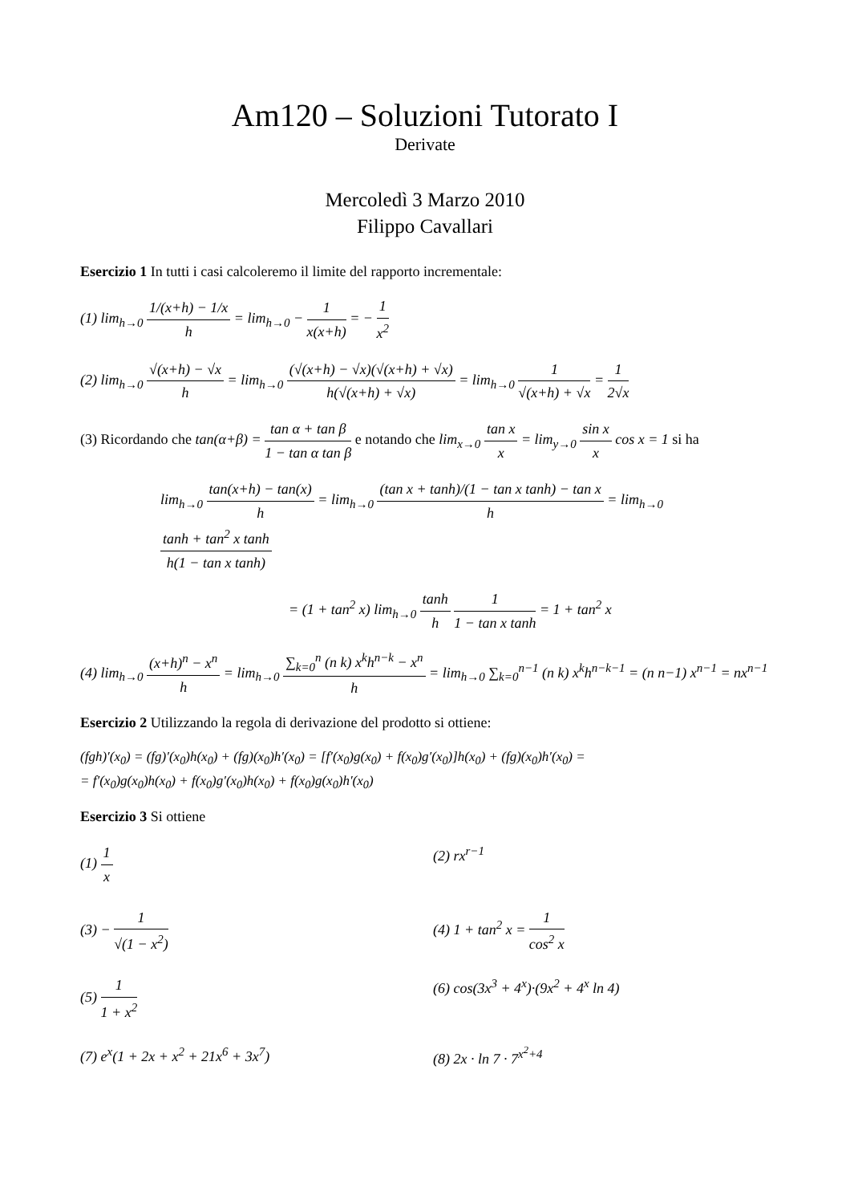Am120 – Soluzioni Tutorato I
Derivate
Mercoledì 3 Marzo 2010
Filippo Cavallari
Esercizio 1 In tutti i casi calcoleremo il limite del rapporto incrementale:
(1) lim<sub>h→0</sub> 1/(x+h) − 1/x h = lim<sub>h→0</sub> − 1 x(x+h) = − 1 x<sup>2</sup>
(2) lim<sub>h→0</sub> √(x+h) − √x h = lim<sub>h→0</sub> (√(x+h) − √x)(√(x+h) + √x) h(√(x+h) + √x) = lim<sub>h→0</sub> 1 √(x+h) + √x = 1 2√x
(3) Ricordando che tan(α+β) = tan α + tan β 1 − tan α tan β e notando che lim<sub>x→0</sub> tan x x = lim<sub>y→0</sub> sin x x cos x = 1 si ha
lim<sub>h→0</sub> tan(x+h) − tan(x) h = lim<sub>h→0</sub> (tan x + tanh)/(1 − tan x tanh) − tan x h = lim<sub>h→0</sub> tanh + tan<sup>2</sup> x tanh h(1 − tan x tanh)
= (1 + tan<sup>2</sup> x) lim<sub>h→0</sub> tanh h 1 1 − tan x tanh = 1 + tan<sup>2</sup> x
(4) lim<sub>h→0</sub> (x+h)<sup>n</sup> − x<sup>n</sup> h = lim<sub>h→0</sub> ∑<sub>k=0</sub><sup>n</sup> (n k) x<sup>k</sup>h<sup>n−k</sup> − x<sup>n</sup> h = lim<sub>h→0</sub> ∑<sub>k=0</sub><sup>n−1</sup> (n k) x<sup>k</sup>h<sup>n−k−1</sup> = (n n−1) x<sup>n−1</sup> = nx<sup>n−1</sup>
Esercizio 2 Utilizzando la regola di derivazione del prodotto si ottiene:
(fgh)′(x<sub>0</sub>) = (fg)′(x<sub>0</sub>)h(x<sub>0</sub>) + (fg)(x<sub>0</sub>)h′(x<sub>0</sub>) = [f′(x<sub>0</sub>)g(x<sub>0</sub>) + f(x<sub>0</sub>)g′(x<sub>0</sub>)]h(x<sub>0</sub>) + (fg)(x<sub>0</sub>)h′(x<sub>0</sub>) =
= f′(x<sub>0</sub>)g(x<sub>0</sub>)h(x<sub>0</sub>) + f(x<sub>0</sub>)g′(x<sub>0</sub>)h(x<sub>0</sub>) + f(x<sub>0</sub>)g(x<sub>0</sub>)h′(x<sub>0</sub>)
Esercizio 3 Si ottiene
(1) 1 x
(2) rx<sup>r−1</sup>
(3) − 1 √(1 − x<sup>2</sup>)
(4) 1 + tan<sup>2</sup> x = 1 cos<sup>2</sup> x
(5) 1 1 + x<sup>2</sup>
(6) cos(3x<sup>3</sup> + 4<sup>x</sup>)·(9x<sup>2</sup> + 4<sup>x</sup> ln 4)
(7) e<sup>x</sup>(1 + 2x + x<sup>2</sup> + 21x<sup>6</sup> + 3x<sup>7</sup>)
(8) 2x · ln 7 · 7<sup>x<sup>2</sup>+4</sup>